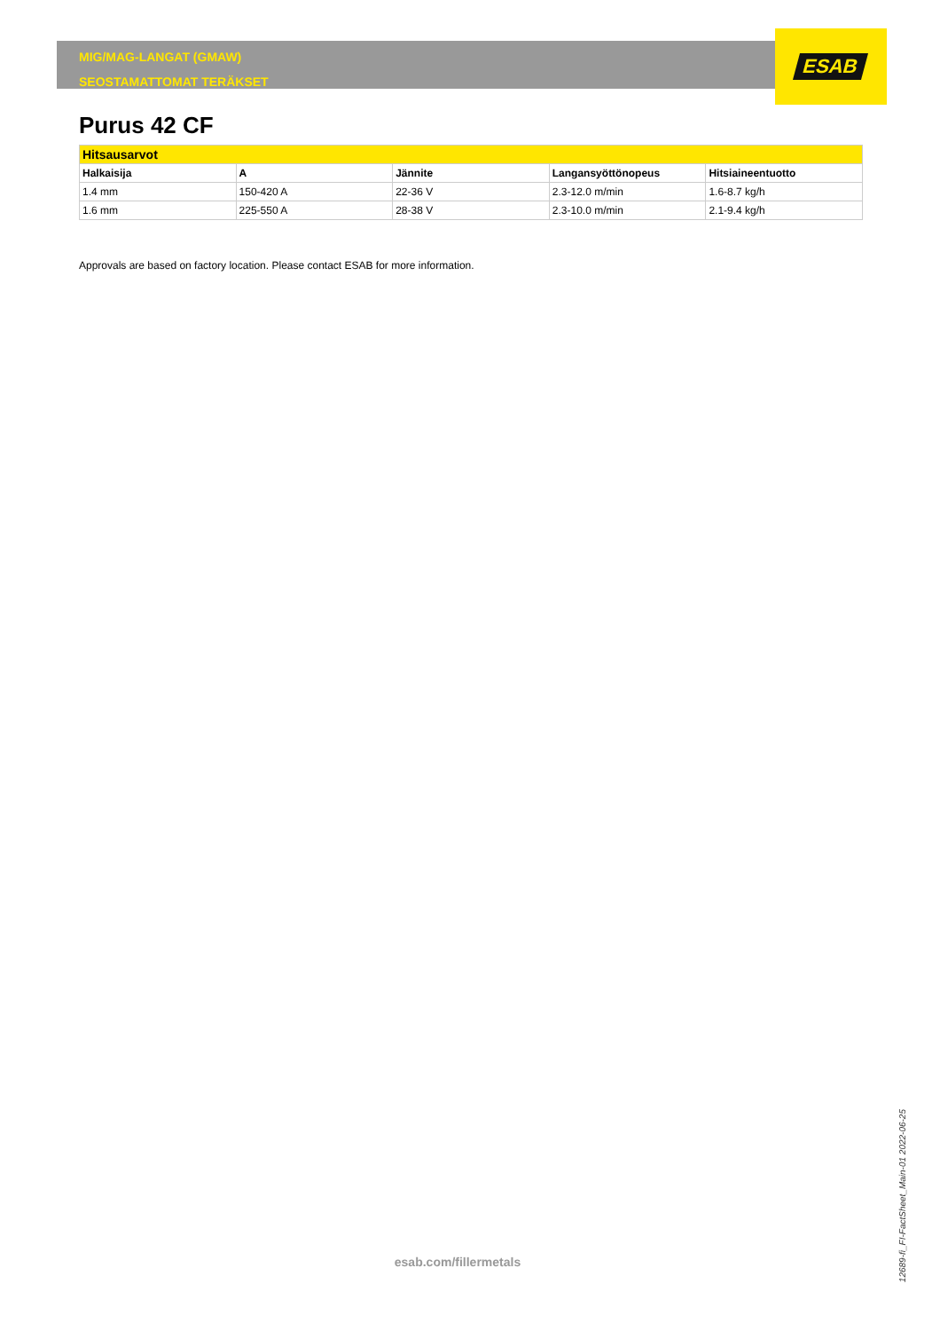MIG/MAG-LANGAT (GMAW)
SEOSTAMATTOMAT TERÄKSET
ESAB
Purus 42 CF
| Hitsausarvot | | | | |
| --- | --- | --- | --- | --- |
| Halkaisija | A | Jännite | Langansyöttönopeus | Hitsiaineentuotto |
| 1.4 mm | 150-420 A | 22-36 V | 2.3-12.0 m/min | 1.6-8.7 kg/h |
| 1.6 mm | 225-550 A | 28-38 V | 2.3-10.0 m/min | 2.1-9.4 kg/h |
Approvals are based on factory location. Please contact ESAB for more information.
esab.com/fillermetals
12689-fi_FI-FactSheet_Main-01 2022-06-25